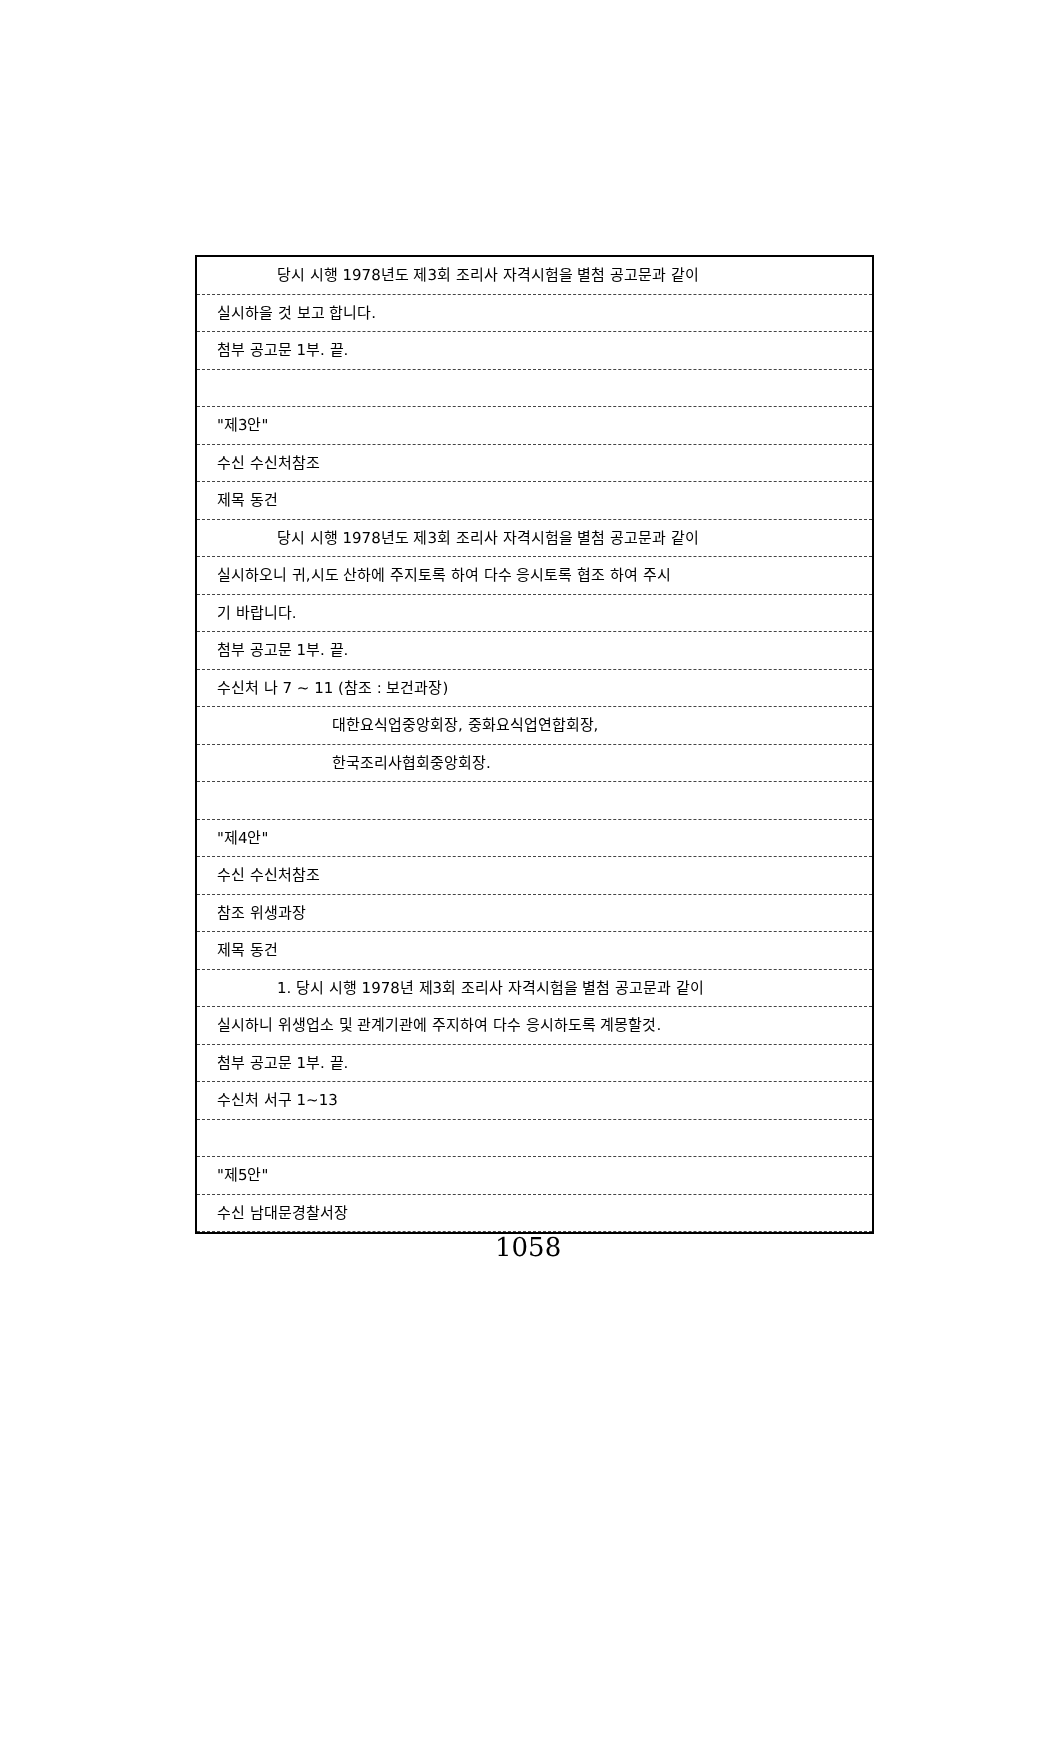당시 시행 1978년도 제3회 조리사 자격시험을 별첨 공고문과 같이
실시하을 것 보고 합니다.
첨부 공고문 1부. 끝.
"제3안"
수신 수신처참조
제목 동건
당시 시행 1978년도 제3회 조리사 자격시험을 별첨 공고문과 같이
실시하오니 귀,시도 산하에 주지토록 하여 다수 응시토록 협조 하여 주시
기 바랍니다.
첨부 공고문 1부. 끝.
수신처 나 7 ~ 11 (참조 : 보건과장)
대한요식업중앙회장, 중화요식업연합회장,
한국조리사협회중앙회장.
"제4안"
수신 수신처참조
참조 위생과장
제목 동건
1. 당시 시행 1978년 제3회 조리사 자격시험을 별첨 공고문과 같이
실시하니 위생업소 및 관계기관에 주지하여 다수 응시하도록 계몽할것.
첨부 공고문 1부. 끝.
수신처 서구 1~13
"제5안"
수신 남대문경찰서장
1058